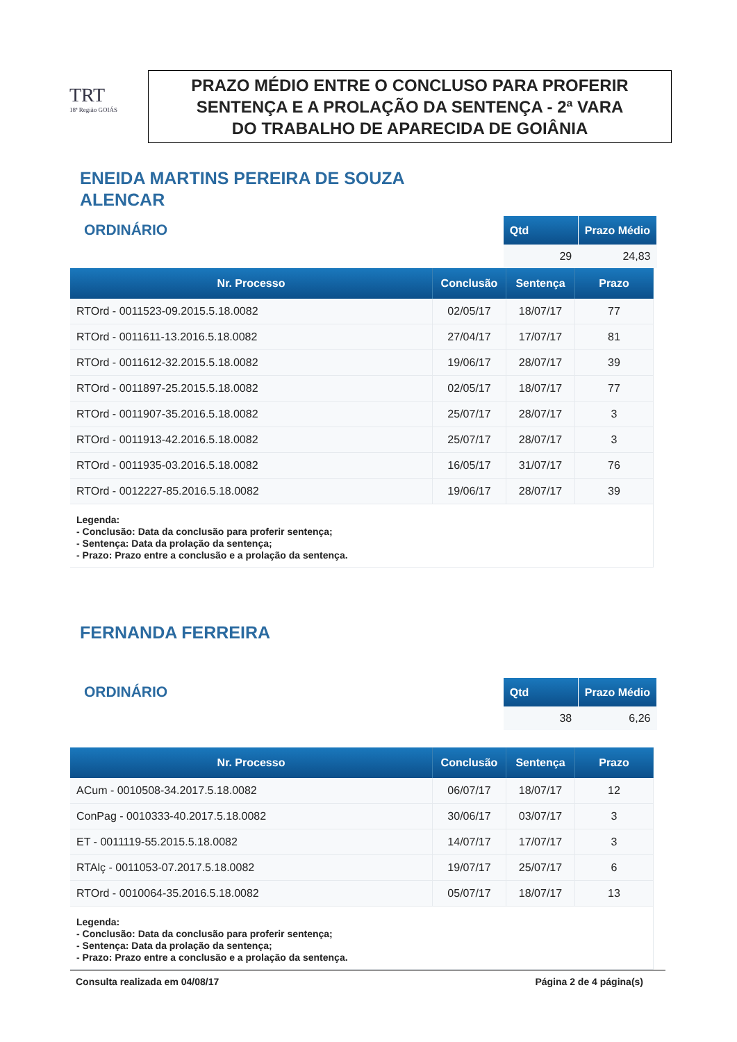TRT
18ª Região GOIÁS
PRAZO MÉDIO ENTRE O CONCLUSO PARA PROFERIR
SENTENÇA E A PROLAÇÃO DA SENTENÇA - 2ª VARA
DO TRABALHO DE APARECIDA DE GOIÂNIA
ENEIDA MARTINS PEREIRA DE SOUZA ALENCAR
ORDINÁRIO
| Qtd | Prazo Médio |
| --- | --- |
| 29 | 24,83 |
| Nr. Processo | Conclusão | Sentença | Prazo |
| --- | --- | --- | --- |
| RTOrd - 0011523-09.2015.5.18.0082 | 02/05/17 | 18/07/17 | 77 |
| RTOrd - 0011611-13.2016.5.18.0082 | 27/04/17 | 17/07/17 | 81 |
| RTOrd - 0011612-32.2015.5.18.0082 | 19/06/17 | 28/07/17 | 39 |
| RTOrd - 0011897-25.2015.5.18.0082 | 02/05/17 | 18/07/17 | 77 |
| RTOrd - 0011907-35.2016.5.18.0082 | 25/07/17 | 28/07/17 | 3 |
| RTOrd - 0011913-42.2016.5.18.0082 | 25/07/17 | 28/07/17 | 3 |
| RTOrd - 0011935-03.2016.5.18.0082 | 16/05/17 | 31/07/17 | 76 |
| RTOrd - 0012227-85.2016.5.18.0082 | 19/06/17 | 28/07/17 | 39 |
| Legenda: - Conclusão: Data da conclusão para proferir sentença; - Sentença: Data da prolação da sentença; - Prazo: Prazo entre a conclusão e a prolação da sentença. | | | |
FERNANDA FERREIRA
ORDINÁRIO
| Qtd | Prazo Médio |
| --- | --- |
| 38 | 6,26 |
| Nr. Processo | Conclusão | Sentença | Prazo |
| --- | --- | --- | --- |
| ACum - 0010508-34.2017.5.18.0082 | 06/07/17 | 18/07/17 | 12 |
| ConPag - 0010333-40.2017.5.18.0082 | 30/06/17 | 03/07/17 | 3 |
| ET - 0011119-55.2015.5.18.0082 | 14/07/17 | 17/07/17 | 3 |
| RTAlç - 0011053-07.2017.5.18.0082 | 19/07/17 | 25/07/17 | 6 |
| RTOrd - 0010064-35.2016.5.18.0082 | 05/07/17 | 18/07/17 | 13 |
| Legenda: - Conclusão: Data da conclusão para proferir sentença; - Sentença: Data da prolação da sentença; - Prazo: Prazo entre a conclusão e a prolação da sentença. | | | |
Consulta realizada em 04/08/17 Página 2 de 4 página(s)